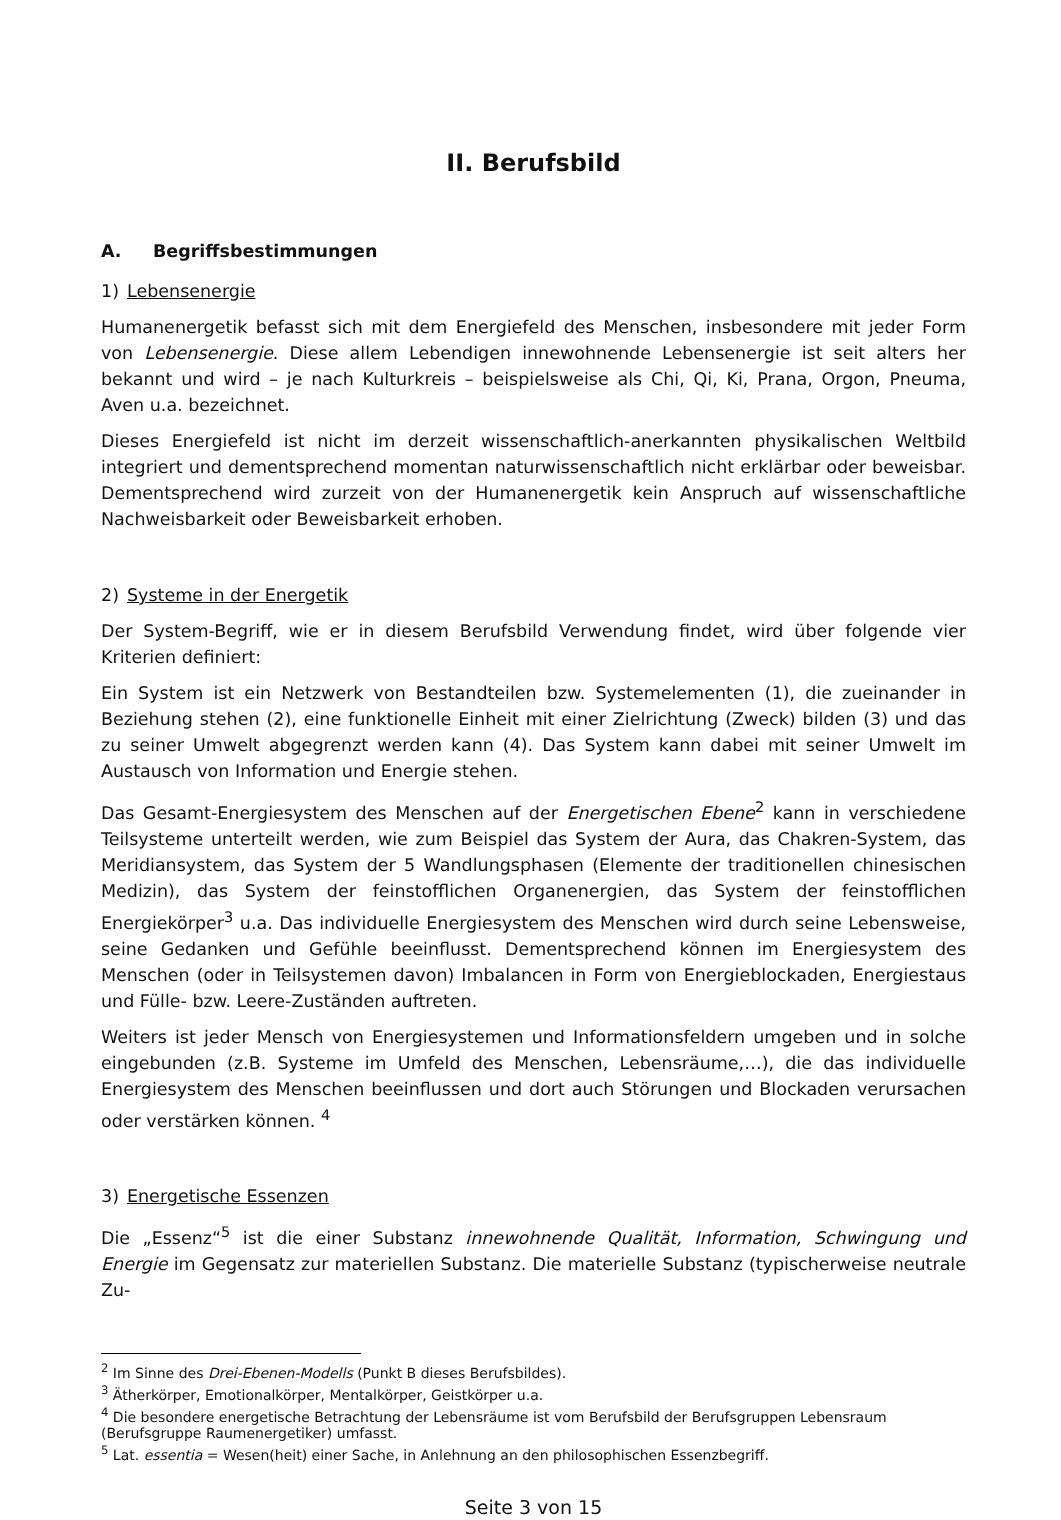II. Berufsbild
A. Begriffsbestimmungen
1) Lebensenergie
Humanenergetik befasst sich mit dem Energiefeld des Menschen, insbesondere mit jeder Form von Lebensenergie. Diese allem Lebendigen innewohnende Lebensenergie ist seit alters her bekannt und wird – je nach Kulturkreis – beispielsweise als Chi, Qi, Ki, Prana, Orgon, Pneuma, Aven u.a. bezeichnet.
Dieses Energiefeld ist nicht im derzeit wissenschaftlich-anerkannten physikalischen Weltbild integriert und dementsprechend momentan naturwissenschaftlich nicht erklärbar oder beweisbar. Dementsprechend wird zurzeit von der Humanenergetik kein Anspruch auf wissenschaftliche Nachweisbarkeit oder Beweisbarkeit erhoben.
2) Systeme in der Energetik
Der System-Begriff, wie er in diesem Berufsbild Verwendung findet, wird über folgende vier Kriterien definiert:
Ein System ist ein Netzwerk von Bestandteilen bzw. Systemelementen (1), die zueinander in Beziehung stehen (2), eine funktionelle Einheit mit einer Zielrichtung (Zweck) bilden (3) und das zu seiner Umwelt abgegrenzt werden kann (4). Das System kann dabei mit seiner Umwelt im Austausch von Information und Energie stehen.
Das Gesamt-Energiesystem des Menschen auf der Energetischen Ebene<sup>2</sup> kann in verschiedene Teilsysteme unterteilt werden, wie zum Beispiel das System der Aura, das Chakren-System, das Meridiansystem, das System der 5 Wandlungsphasen (Elemente der traditionellen chinesischen Medizin), das System der feinstofflichen Organenergien, das System der feinstofflichen Energiekörper<sup>3</sup> u.a. Das individuelle Energiesystem des Menschen wird durch seine Lebensweise, seine Gedanken und Gefühle beeinflusst. Dementsprechend können im Energiesystem des Menschen (oder in Teilsystemen davon) Imbalancen in Form von Energieblockaden, Energiestaus und Fülle- bzw. Leere-Zuständen auftreten.
Weiters ist jeder Mensch von Energiesystemen und Informationsfeldern umgeben und in solche eingebunden (z.B. Systeme im Umfeld des Menschen, Lebensräume,…), die das individuelle Energiesystem des Menschen beeinflussen und dort auch Störungen und Blockaden verursachen oder verstärken können. <sup>4</sup>
3) Energetische Essenzen
Die „Essenz“<sup>5</sup> ist die einer Substanz innewohnende Qualität, Information, Schwingung und Energie im Gegensatz zur materiellen Substanz. Die materielle Substanz (typischerweise neutrale Zu-
<sup>2</sup> Im Sinne des Drei-Ebenen-Modells (Punkt B dieses Berufsbildes).
<sup>3</sup> Ätherkörper, Emotionalkörper, Mentalkörper, Geistkörper u.a.
<sup>4</sup> Die besondere energetische Betrachtung der Lebensräume ist vom Berufsbild der Berufsgruppen Lebensraum (Berufsgruppe Raumenergetiker) umfasst.
<sup>5</sup> Lat. essentia = Wesen(heit) einer Sache, in Anlehnung an den philosophischen Essenzbegriff.
Seite 3 von 15